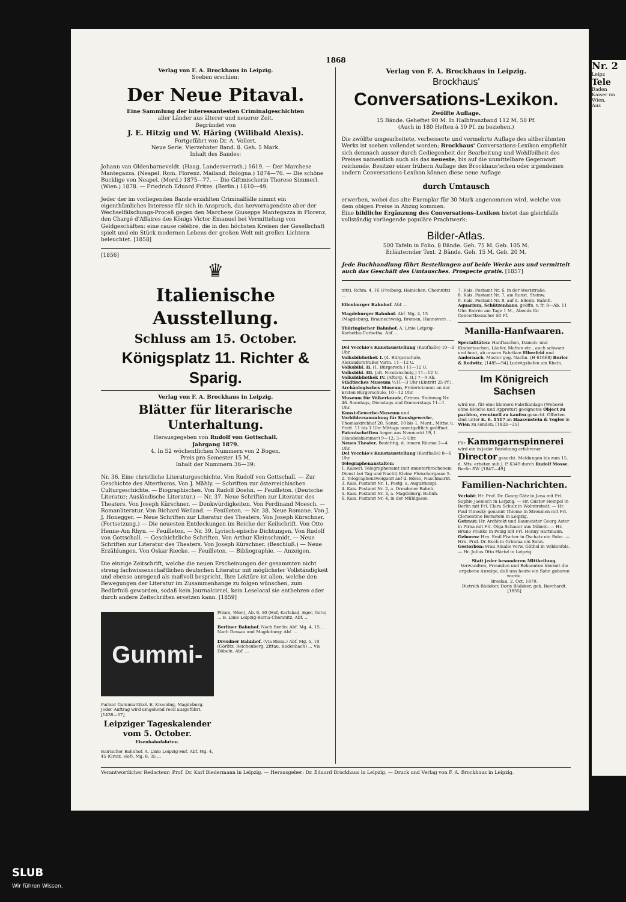1868
Verlag von F. A. Brockhaus in Leipzig.
Soeben erschien:
Der Neue Pitaval.
Eine Sammlung der interessantesten Criminalgeschichten
aller Länder aus älterer und neuerer Zeit.
Begründet von
J. E. Hitzig und W. Häring (Wilibald Alexis).
Fortgeführt von Dr. A. Vollert.
Neue Serie. Vierzehnter Band. 8. Geh. 5 Mark.
Inhalt des Bandes:
Johann van Oldenbarneveldt. (Haag. Landesverrath.) 1619. — Der Marchese Mantegazza. (Neapel. Rom. Florenz. Mailand. Bologna.) 1874—76. — Die schöne Bucklige von Neapel. (Mord.) 1875—77. — Die Giftmischerin Therese Simmerl. (Wien.) 1878. — Friedrich Eduard Fritze. (Berlin.) 1810—49.
Jeder der im vorliegenden Bande erzählten Criminalfälle nimmt ein eigenthümliches Interesse für sich in Anspruch, das hervorragendste aber der Wechselfälschungs-Proceß gegen den Marchese Giuseppe Mantegazza in Florenz, den Chargé d'Affaires des Königs Victor Emanuel bei Vermittelung von Geldgeschäften: eine cause célèbre, die in den höchsten Kreisen der Gesellschaft spielt und ein Stück modernen Lebens der großen Welt mit grellen Lichtern beleuchtet. [1858]
[1856]
♛
Italienische Ausstellung.
Schluss am 15. October.
Königsplatz 11. Richter & Sparig.
Verlag von F. A. Brockhaus in Leipzig.
Blätter für literarische Unterhaltung.
Herausgegeben von Rudolf von Gottschall.
Jahrgang 1879.
4. In 52 wöchentlichen Nummern von 2 Bogen.
Preis pro Semester 15 M.
Inhalt der Nummern 36—39:
Nr. 36. Eine christliche Literaturgeschichte. Von Rudolf von Gottschall. — Zur Geschichte des Alterthums. Von J. Mähly. — Schriften zur österreichischen Culturgeschichte. — Biographisches. Von Rudolf Doehn. — Feuilleton. (Deutsche Literatur; Ausländische Literatur.) — Nr. 37. Neue Schriften zur Literatur des Theaters. Von Joseph Kürschner. — Denkwürdigkeiten. Von Ferdinand Moesch. — Romanliteratur. Von Richard Weiland. — Feuilleton. — Nr. 38. Neue Romane. Von J. J. Honegger. — Neue Schriften zur Literatur des Theaters. Von Joseph Kürschner. (Fortsetzung.) — Die neuesten Entdeckungen im Reiche der Keilschrift. Von Otto Henne-Am Rhyn. — Feuilleton. — Nr. 39. Lyrisch-epische Dichtungen. Von Rudolf von Gottschall. — Geschichtliche Schriften. Von Arthur Kleinschmidt. — Neue Schriften zur Literatur des Theaters. Von Joseph Kürschner. (Beschluß.) — Neue Erzählungen. Von Oskar Riecke. — Feuilleton. — Bibliographie. — Anzeigen.
Die einzige Zeitschrift, welche die neuen Erscheinungen der gesammten nicht streng fachwissenschaftlichen deutschen Literatur mit möglichster Vollständigkeit und ebenso anregend als maßvoll bespricht. Ihre Lektüre ist allen, welche den Bewegungen der Literatur im Zusammenhange zu folgen wünschen, zum Bedürfniß geworden, sodaß kein Journalcircel, kein Leselocal sie entbehren oder durch andere Zeitschriften ersetzen kann. [1859]
Gummi-
Pariser Gummiartikel. E. Kroening, Magdeburg. Jeder Auftrag wird umgehend reell ausgeführt. [1438—57]
Leipziger Tageskalender vom 5. October.
Eisenbahnfahrten.
Bairischer Bahnhof. A. Linie Leipzig-Hof. Abf. Mg. 4, 45 (Greiz, Hof), Mg. 6, 35 ...
Pilsen, Wien), Ab. 6, 50 (Hof, Karlsbad, Eger, Gera) ... B. Linie Leipzig-Borna-Chemnitz. Abf. ...
Berliner Bahnhof. Nach Berlin: Abf. Mg. 4, 15 ... Nach Dessau und Magdeburg: Abf. ...
Dresdner Bahnhof. (Via Riesa.) Abf. Mg. 5, 10 (Görlitz, Reichenberg, Zittau, Bodenbach) ... Via Döbeln. Abf. ...
Verlag von F. A. Brockhaus in Leipzig.
Brockhaus'
Conversations-Lexikon.
Zwölfte Auflage.
15 Bände. Geheftet 90 M. In Halbfranzband 112 M. 50 Pf.
(Auch in 180 Heften à 50 Pf. zu beziehen.)
Die zwölfte umgearbeitete, verbesserte und vermehrte Auflage des altberühmten Werks ist soeben vollendet worden; Brockhaus' Conversations-Lexikon empfiehlt sich demnach ausser durch Gediegenheit der Bearbeitung und Wohlfeilheit des Preises namentlich auch als das neueste, bis auf die unmittelbare Gegenwart reichende. Besitzer einer frühern Auflage des Brockhaus'schen oder irgendeines andern Conversations-Lexikon können diese neue Auflage
durch Umtausch
erwerben, wobei das alte Exemplar für 30 Mark angenommen wird, welche von dem obigen Preise in Abzug kommen.
Eine bildliche Ergänzung des Conversations-Lexikon bietet das gleichfalls vollständig vorliegende populäre Prachtwerk:
Bilder-Atlas.
500 Tafeln in Folio. 8 Bände. Geh. 75 M. Geb. 105 M.
Erläuternder Text. 2 Bände. Geh. 15 M. Geb. 20 M.
Jede Buchhandlung führt Bestellungen auf beide Werke aus und vermittelt auch das Geschäft des Umtausches. Prospecte gratis. [1857]
nitz), Rchm. 4, 16 (Freiberg, Hainichen, Chemnitz) ...
Eilenburger Bahnhof. Abf. ...
Magdeburger Bahnhof. Abf. Mg. 4, 15 (Magdeburg, Braunschweig, Bremen, Hannover) ...
Thüringischer Bahnhof. A. Linie Leipzig-Korbetha-Corbetha. Abf. ...
Del Vecchio's Kunstausstellung (Kaufhalle) 10—3 Uhr.
Volksbibliothek I. (4. Bürgerschule, Alexanderstraße) Vorm. 11—12 U.
Volksbibl. II. (1. Bürgersch.) 11—12 U.
Volksbibl. III. (alt. Nicolaischulg.) 11—12 U.
Volksbibliothek IV. (Afterg. 6, II.) 7—9 Ab.
Städtisches Museum ½11—3 Uhr (Eintritt 25 Pf.).
Archäologisches Museum, Fridericianum an der Ersten Bürgerschule, 10—12 Uhr.
Museum für Völkerkunde, Grimm. Steinweg Nr. 46. Sonntags, Dienstags und Donnerstags 11—1 Uhr.
Kunst-Gewerbe-Museum und Vorbildersammlung für Kunstgewerbe, Thomaskirchhof 20, Sonnt. 10 bis 1, Mont., Mittw. u. Freit. 11 bis 1 Uhr Mittags unentgeltlich geöffnet.
Patentschriften liegen aus Neumarkt 19, I. (Handelskammer) 9—12; 3—5 Uhr.
Neues Theater. Besichtig. d. innern Räume 2—4 Uhr.
Del Vecchio's Kunstausstellung (Kaufhalle) 8—6 Uhr.
Telegraphenanstalten:
1. Kaiserl. Telegraphenamt (mit ununterbrochenem Dienst bei Tag und Nacht) Kleine Fleischergasse 5.
2. Telegraphenzweigamt auf d. Börse, Naschmarkt.
3. Kais. Postamt Nr. 1, Postg. a. Augustusspl.
4. Kais. Postamt Nr. 2, a. Dresdener Bahnh.
5. Kais. Postamt Nr. 3, a. Magdeburg. Bahnh.
6. Kais. Postamt Nr. 4, in der Mühlgasse.
7. Kais. Postamt Nr. 6, in der Weststraße.
8. Kais. Postamt Nr. 7, am Ranst. Steinw.
9. Kais. Postamt Nr. 8, auf d. Eilenb. Bahnh.
Aquarium, Schützenhaus, geöffn. v. fr. 8—Ab. 11 Uhr. Entrée am Tage 1 M., Abends für Concertbesucher 50 Pf.
Manilla-Hanfwaaren.
Specialitäten: Hanftaschen, Damen- und Kindertaschen, Läufer, Matten etc., auch schwarz und bunt, ab unsern Fabriken Elberfeld und Andernach. Muster geg. Nachn. (H 61668) Borler & Redwitz, [1485—94] Ludwigshafen am Rhein.
Im Königreich Sachsen
wird ein, für eine kleinere Fabrikanlage (Weberei ohne Bleiche und Appretur) geeignetes Object zu pachten, eventuell zu kaufen gesucht. Offerten sind unter K. 6. 1517 an Haasenstein & Vogler in Wien zu senden. [1833—35]
Für Kammgarnspinnerei wird ein in jeder Beziehung erfahrener Director gesucht. Meldungen bis zum 15. d. Mts. erbeten sub J. P. 6349 durch Rudolf Mosse, Berlin SW. [1847—49]
Familien-Nachrichten.
Verlobt: Hr. Prof. Dr. Georg Götz in Jena mit Frl. Sophie Jaenisch in Leipzig. — Hr. Gustav Hempel in Berlin mit Frl. Clara Schulz in Wolmirstedt. — Hr. Paul Timesky genannt Thieme in Streumen mit Frl. Clementine Bernstein in Leipzig.
Getraut: Hr. Architekt und Baumeister Georg Aster in Pirna mit Frl. Olga Schauer aus Döbeln. — Hr. Bruno Franke in Penig mit Frl. Henny Hartmann.
Geboren: Hrn. Emil Fischer in Oschatz ein Sohn. — Hrn. Prof. Dr. Koch in Grimma ein Sohn.
Gestorben: Frau Amalie verw. Göthel in Wildenfels. — Hr. Julius Otto Härtel in Leipzig.
Statt jeder besonderen Mittheilung.
Verwandten, Freunden und Bekannten hiermit die ergebene Anzeige, daß uns heute ein Sohn geboren wurde.
Breslau, 2. Oct. 1879.
Dietrich Bädeker, Doris Bädeker, geb. Borchardt. [1855]
Verantwortlicher Redacteur: Prof. Dr. Karl Biedermann in Leipzig. — Herausgeber: Dr. Eduard Brockhaus in Leipzig. — Druck und Verlag von F. A. Brockhaus in Leipzig.
Nr. 2
Leipz
Tele
Baden
Kaiser un
Wien,
Aus
SLUB
Wir führen Wissen.